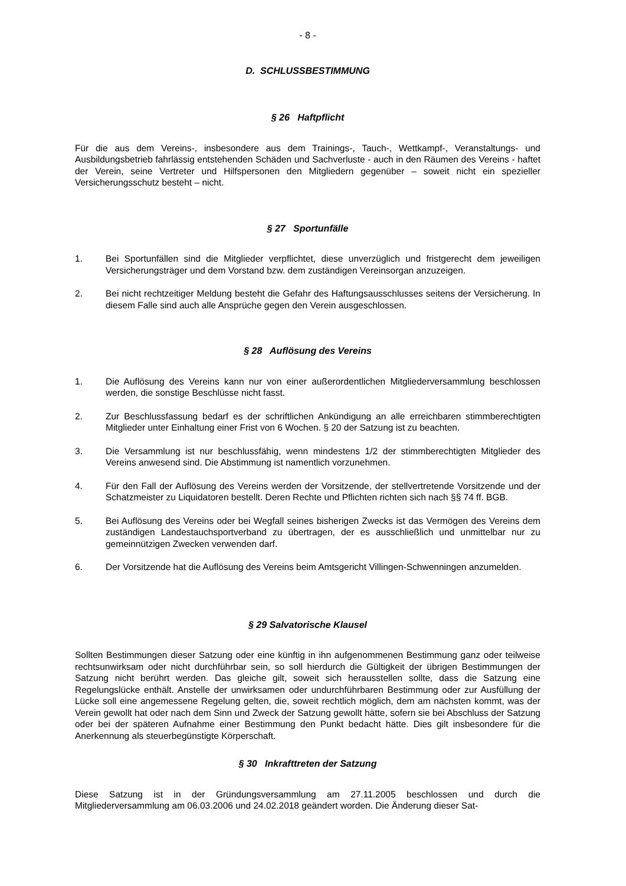- 8 -
D. SCHLUSSBESTIMMUNG
§ 26 Haftpflicht
Für die aus dem Vereins-, insbesondere aus dem Trainings-, Tauch-, Wettkampf-, Veranstaltungs- und Ausbildungsbetrieb fahrlässig entstehenden Schäden und Sachverluste - auch in den Räumen des Vereins - haftet der Verein, seine Vertreter und Hilfspersonen den Mitgliedern gegenüber – soweit nicht ein spezieller Versicherungsschutz besteht – nicht.
§ 27 Sportunfälle
1. Bei Sportunfällen sind die Mitglieder verpflichtet, diese unverzüglich und fristgerecht dem jeweiligen Versicherungsträger und dem Vorstand bzw. dem zuständigen Vereinsorgan anzuzeigen.
2. Bei nicht rechtzeitiger Meldung besteht die Gefahr des Haftungsausschlusses seitens der Versicherung. In diesem Falle sind auch alle Ansprüche gegen den Verein ausgeschlossen.
§ 28 Auflösung des Vereins
1. Die Auflösung des Vereins kann nur von einer außerordentlichen Mitgliederversammlung beschlossen werden, die sonstige Beschlüsse nicht fasst.
2. Zur Beschlussfassung bedarf es der schriftlichen Ankündigung an alle erreichbaren stimmberechtigten Mitglieder unter Einhaltung einer Frist von 6 Wochen. § 20 der Satzung ist zu beachten.
3. Die Versammlung ist nur beschlussfähig, wenn mindestens 1/2 der stimmberechtigten Mitglieder des Vereins anwesend sind. Die Abstimmung ist namentlich vorzunehmen.
4. Für den Fall der Auflösung des Vereins werden der Vorsitzende, der stellvertretende Vorsitzende und der Schatzmeister zu Liquidatoren bestellt. Deren Rechte und Pflichten richten sich nach §§ 74 ff. BGB.
5. Bei Auflösung des Vereins oder bei Wegfall seines bisherigen Zwecks ist das Vermögen des Vereins dem zuständigen Landestauchsportverband zu übertragen, der es ausschließlich und unmittelbar nur zu gemeinnützigen Zwecken verwenden darf.
6. Der Vorsitzende hat die Auflösung des Vereins beim Amtsgericht Villingen-Schwenningen anzumelden.
§ 29 Salvatorische Klausel
Sollten Bestimmungen dieser Satzung oder eine künftig in ihn aufgenommenen Bestimmung ganz oder teilweise rechtsunwirksam oder nicht durchführbar sein, so soll hierdurch die Gültigkeit der übrigen Bestimmungen der Satzung nicht berührt werden. Das gleiche gilt, soweit sich herausstellen sollte, dass die Satzung eine Regelungslücke enthält. Anstelle der unwirksamen oder undurchführbaren Bestimmung oder zur Ausfüllung der Lücke soll eine angemessene Regelung gelten, die, soweit rechtlich möglich, dem am nächsten kommt, was der Verein gewollt hat oder nach dem Sinn und Zweck der Satzung gewollt hätte, sofern sie bei Abschluss der Satzung oder bei der späteren Aufnahme einer Bestimmung den Punkt bedacht hätte. Dies gilt insbesondere für die Anerkennung als steuerbegünstigte Körperschaft.
§ 30 Inkrafttreten der Satzung
Diese Satzung ist in der Gründungsversammlung am 27.11.2005 beschlossen und durch die Mitgliederversammlung am 06.03.2006 und 24.02.2018 geändert worden. Die Änderung dieser Sat-